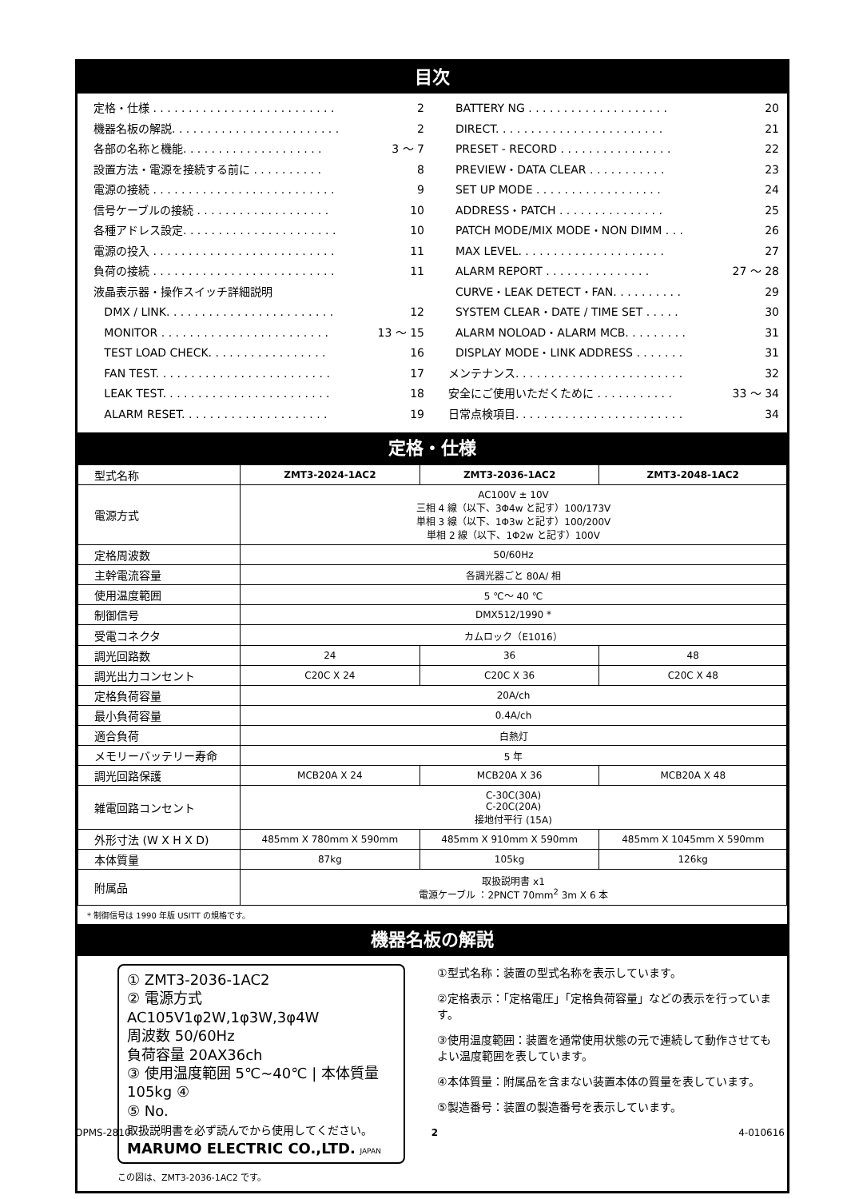目次
定格・仕様 . . . . . . . . . . . . . . . . . . . . . . . . . . 2
機器名板の解説. . . . . . . . . . . . . . . . . . . . . . . . 2
各部の名称と機能. . . . . . . . . . . . . . . . . . . . 3 〜 7
設置方法・電源を接続する前に . . . . . . . . . . 8
電源の接続 . . . . . . . . . . . . . . . . . . . . . . . . . . 9
信号ケーブルの接続 . . . . . . . . . . . . . . . . . . . 10
各種アドレス設定. . . . . . . . . . . . . . . . . . . . . . 10
電源の投入 . . . . . . . . . . . . . . . . . . . . . . . . . . 11
負荷の接続 . . . . . . . . . . . . . . . . . . . . . . . . . . 11
液晶表示器・操作スイッチ詳細説明
DMX / LINK. . . . . . . . . . . . . . . . . . . . . . . . 12
MONITOR . . . . . . . . . . . . . . . . . . . . . . . . 13 〜 15
TEST LOAD CHECK. . . . . . . . . . . . . . . . . 16
FAN TEST. . . . . . . . . . . . . . . . . . . . . . . . . 17
LEAK TEST. . . . . . . . . . . . . . . . . . . . . . . . 18
ALARM RESET. . . . . . . . . . . . . . . . . . . . . 19
BATTERY NG . . . . . . . . . . . . . . . . . . . . 20
DIRECT. . . . . . . . . . . . . . . . . . . . . . . . 21
PRESET - RECORD . . . . . . . . . . . . . . . . 22
PREVIEW・DATA CLEAR . . . . . . . . . . . 23
SET UP MODE . . . . . . . . . . . . . . . . . . 24
ADDRESS・PATCH . . . . . . . . . . . . . . . 25
PATCH MODE/MIX MODE・NON DIMM . . . 26
MAX LEVEL. . . . . . . . . . . . . . . . . . . . . 27
ALARM REPORT . . . . . . . . . . . . . . . 27 〜 28
CURVE・LEAK DETECT・FAN. . . . . . . . . . 29
SYSTEM CLEAR・DATE / TIME SET . . . . . 30
ALARM NOLOAD・ALARM MCB. . . . . . . . . 31
DISPLAY MODE・LINK ADDRESS . . . . . . . 31
メンテナンス. . . . . . . . . . . . . . . . . . . . . . . . 32
安全にご使用いただくために . . . . . . . . . . . 33 〜 34
日常点検項目. . . . . . . . . . . . . . . . . . . . . . . . 34
定格・仕様
| 型式名称 | ZMT3-2024-1AC2 | ZMT3-2036-1AC2 | ZMT3-2048-1AC2 |
| 電源方式 | AC100V ± 10V 三相 4 線（以下、3Φ4w と記す）100/173V 単相 3 線（以下、1Φ3w と記す）100/200V 単相 2 線（以下、1Φ2w と記す）100V | | |
| 定格周波数 | 50/60Hz | | |
| 主幹電流容量 | 各調光器ごと 80A/ 相 | | |
| 使用温度範囲 | 5 ℃〜 40 ℃ | | |
| 制御信号 | DMX512/1990 * | | |
| 受電コネクタ | カムロック（E1016） | | |
| 調光回路数 | 24 | 36 | 48 |
| 調光出力コンセント | C20C X 24 | C20C X 36 | C20C X 48 |
| 定格負荷容量 | 20A/ch | | |
| 最小負荷容量 | 0.4A/ch | | |
| 適合負荷 | 白熱灯 | | |
| メモリーバッテリー寿命 | 5 年 | | |
| 調光回路保護 | MCB20A X 24 | MCB20A X 36 | MCB20A X 48 |
| 雑電回路コンセント | C-30C(30A) C-20C(20A) 接地付平行 (15A) | | |
| 外形寸法 (W X H X D) | 485mm X 780mm X 590mm | 485mm X 910mm X 590mm | 485mm X 1045mm X 590mm |
| 本体質量 | 87kg | 105kg | 126kg |
| 附属品 | 取扱説明書 x1 電源ケーブル ：2PNCT 70mm<sup>2</sup> 3m X 6 本 | | |
* 制御信号は 1990 年版 USITT の規格です。
機器名板の解説
① ZMT3-2036-1AC2
② 電源方式 AC105V1φ2W,1φ3W,3φ4W
周波数 50/60Hz
負荷容量 20AX36ch
③ 使用温度範囲 5℃~40℃ | 本体質量 105kg ④
⑤ No.
取扱説明書を必ず読んでから使用してください。
MARUMO ELECTRIC CO.,LTD. JAPAN
この図は、ZMT3-2036-1AC2 です。
①型式名称：装置の型式名称を表示しています。
②定格表示：「定格電圧」「定格負荷容量」などの表示を行っています。
③使用温度範囲：装置を通常使用状態の元で連続して動作させてもよい温度範囲を表しています。
④本体質量：附属品を含まない装置本体の質量を表しています。
⑤製造番号：装置の製造番号を表示しています。
OPMS-2810 2 4-010616